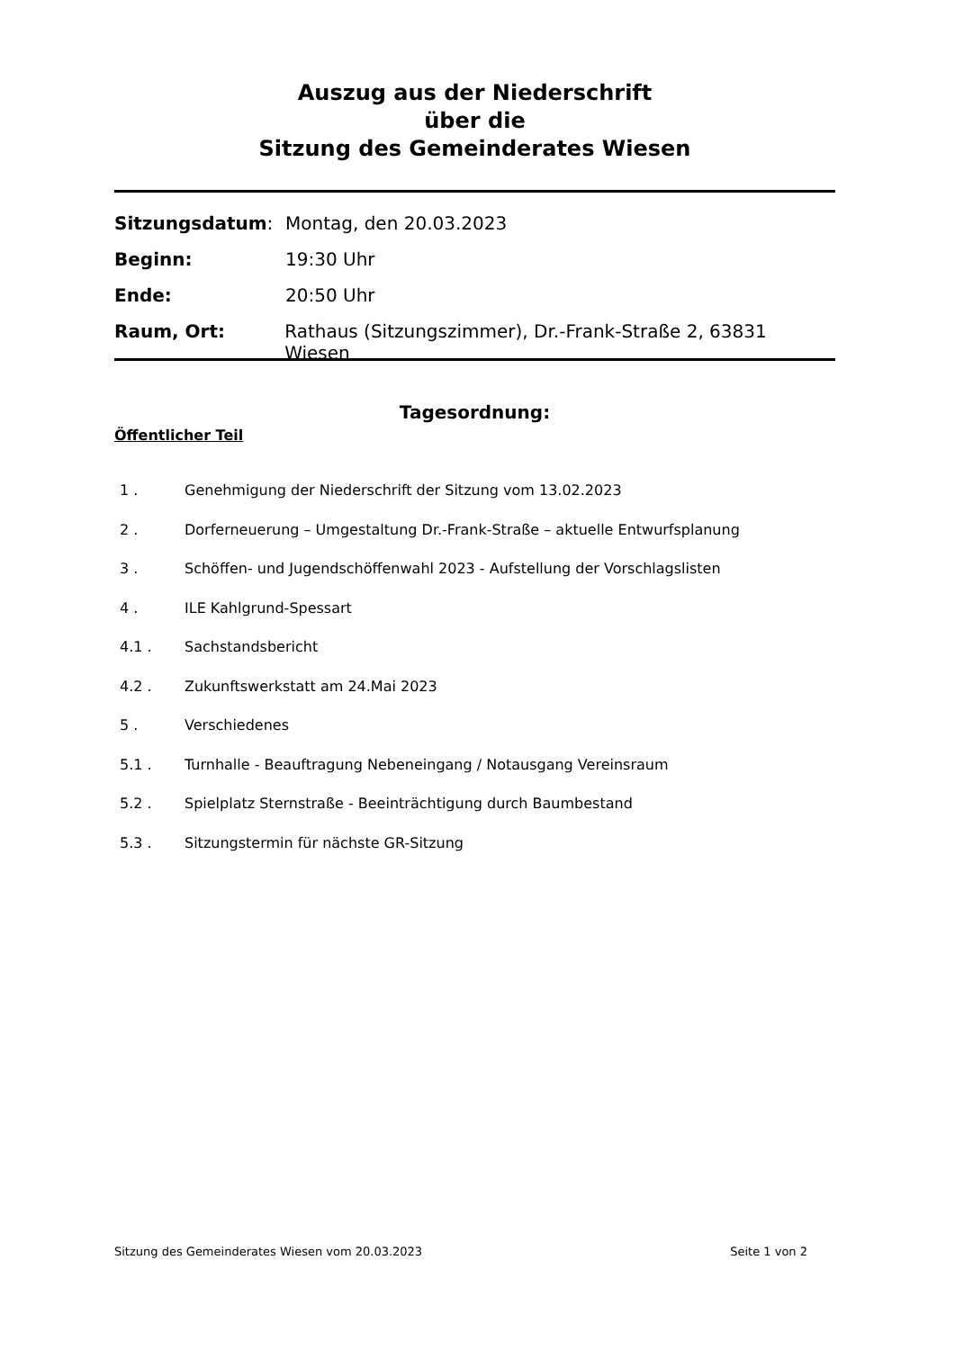Auszug aus der Niederschrift
über die
Sitzung des Gemeinderates Wiesen
Sitzungsdatum: Montag, den 20.03.2023
Beginn: 19:30 Uhr
Ende: 20:50 Uhr
Raum, Ort: Rathaus (Sitzungszimmer), Dr.-Frank-Straße 2, 63831 Wiesen
Tagesordnung:
Öffentlicher Teil
1 . Genehmigung der Niederschrift der Sitzung vom 13.02.2023
2 . Dorferneuerung – Umgestaltung Dr.-Frank-Straße – aktuelle Entwurfsplanung
3 . Schöffen- und Jugendschöffenwahl 2023 - Aufstellung der Vorschlagslisten
4 . ILE Kahlgrund-Spessart
4.1 . Sachstandsbericht
4.2 . Zukunftswerkstatt am 24.Mai 2023
5 . Verschiedenes
5.1 . Turnhalle - Beauftragung Nebeneingang / Notausgang Vereinsraum
5.2 . Spielplatz Sternstraße - Beeinträchtigung durch Baumbestand
5.3 . Sitzungstermin für nächste GR-Sitzung
Sitzung des Gemeinderates Wiesen vom 20.03.2023 Seite 1 von 2